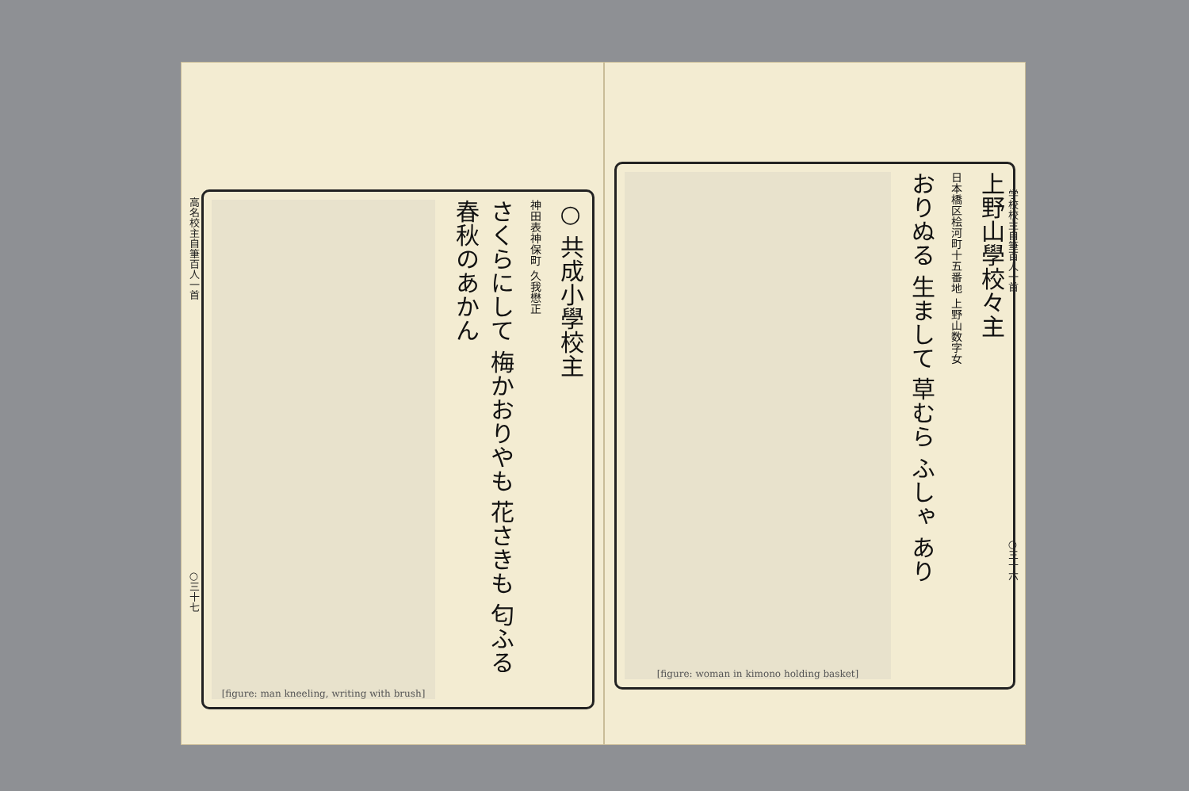高名校主自筆百人一首
○三十七
○ 共成小學校主
神田表神保町 久我懋正
さくらにして 梅かおりやも 花さきも 匂ふる 春秋のあかん
[figure: man kneeling, writing with brush]
学校校主自筆百人一首
○三十六
上野山學校々主
日本橋区桧河町十五番地 上野山数字女
おりぬる 生まして 草むら ふしゃ あり
[figure: woman in kimono holding basket]